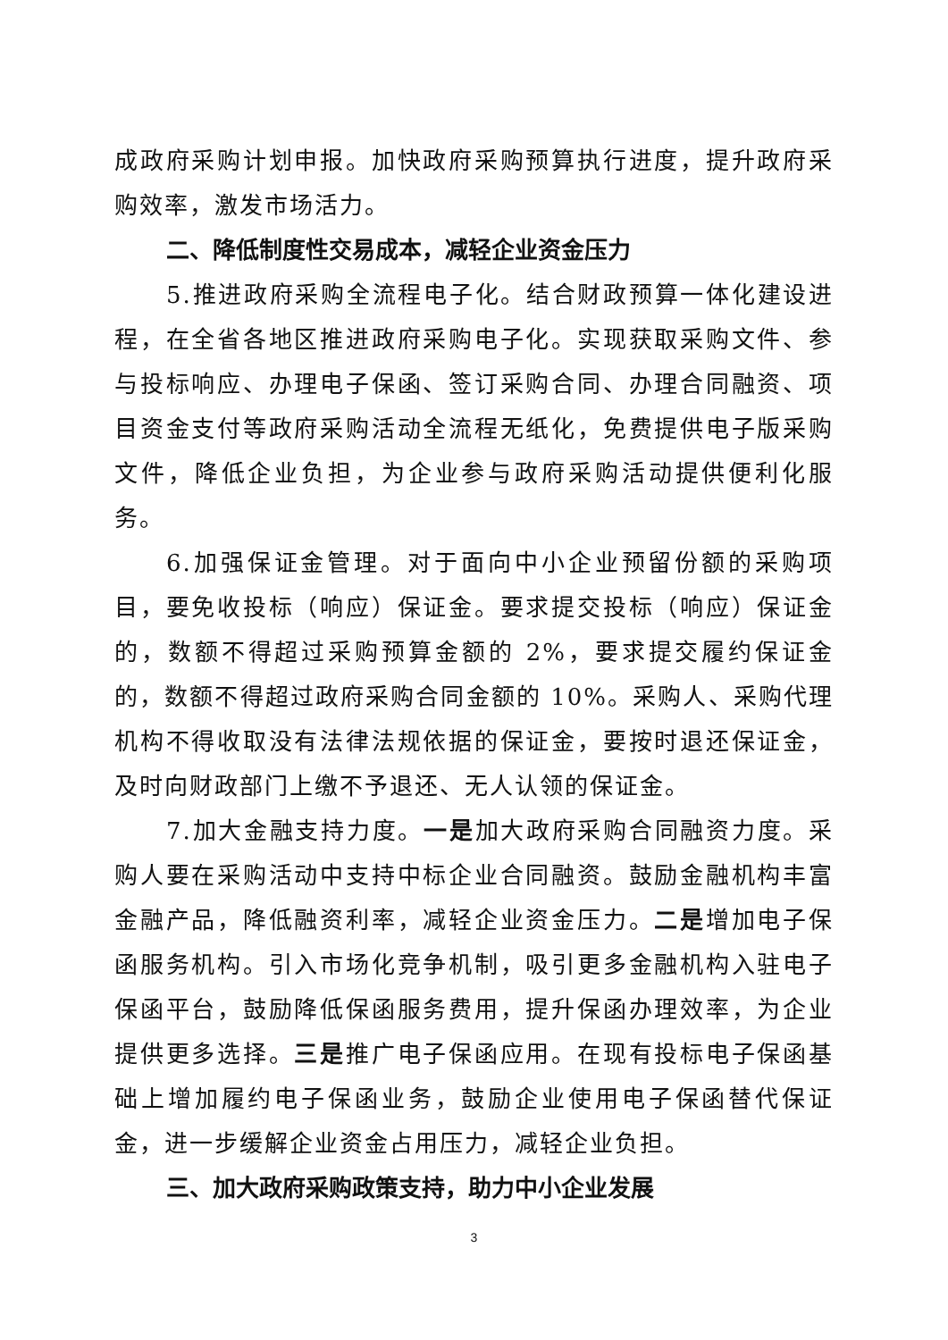成政府采购计划申报。加快政府采购预算执行进度，提升政府采购效率，激发市场活力。
二、降低制度性交易成本，减轻企业资金压力
5.推进政府采购全流程电子化。结合财政预算一体化建设进程，在全省各地区推进政府采购电子化。实现获取采购文件、参与投标响应、办理电子保函、签订采购合同、办理合同融资、项目资金支付等政府采购活动全流程无纸化，免费提供电子版采购文件，降低企业负担，为企业参与政府采购活动提供便利化服务。
6.加强保证金管理。对于面向中小企业预留份额的采购项目，要免收投标（响应）保证金。要求提交投标（响应）保证金的，数额不得超过采购预算金额的 2%，要求提交履约保证金的，数额不得超过政府采购合同金额的 10%。采购人、采购代理机构不得收取没有法律法规依据的保证金，要按时退还保证金，及时向财政部门上缴不予退还、无人认领的保证金。
7.加大金融支持力度。一是加大政府采购合同融资力度。采购人要在采购活动中支持中标企业合同融资。鼓励金融机构丰富金融产品，降低融资利率，减轻企业资金压力。二是增加电子保函服务机构。引入市场化竞争机制，吸引更多金融机构入驻电子保函平台，鼓励降低保函服务费用，提升保函办理效率，为企业提供更多选择。三是推广电子保函应用。在现有投标电子保函基础上增加履约电子保函业务，鼓励企业使用电子保函替代保证金，进一步缓解企业资金占用压力，减轻企业负担。
三、加大政府采购政策支持，助力中小企业发展
3